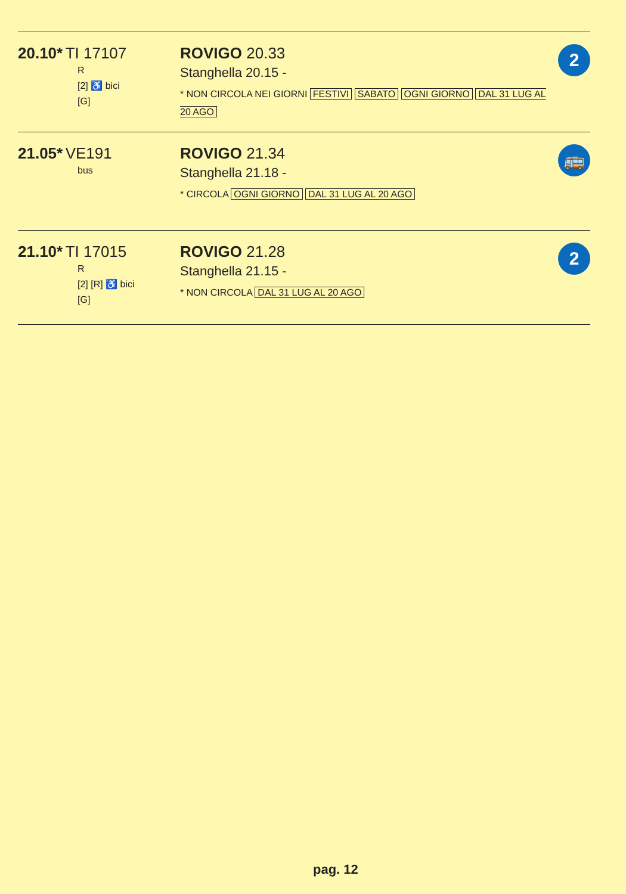| 20.10* TI 17107 R [2] ♿ bici [G] | ROVIGO 20.33 Stanghella 20.15 - * NON CIRCOLA NEI GIORNI FESTIVI SABATO OGNI GIORNO DAL 31 LUG AL 20 AGO | 2 |
| 21.05* VE191 bus | ROVIGO 21.34 Stanghella 21.18 - * CIRCOLA OGNI GIORNO DAL 31 LUG AL 20 AGO | 🚌 |
| 21.10* TI 17015 R [2] [R] ♿ bici [G] | ROVIGO 21.28 Stanghella 21.15 - * NON CIRCOLA DAL 31 LUG AL 20 AGO | 2 |
pag. 12